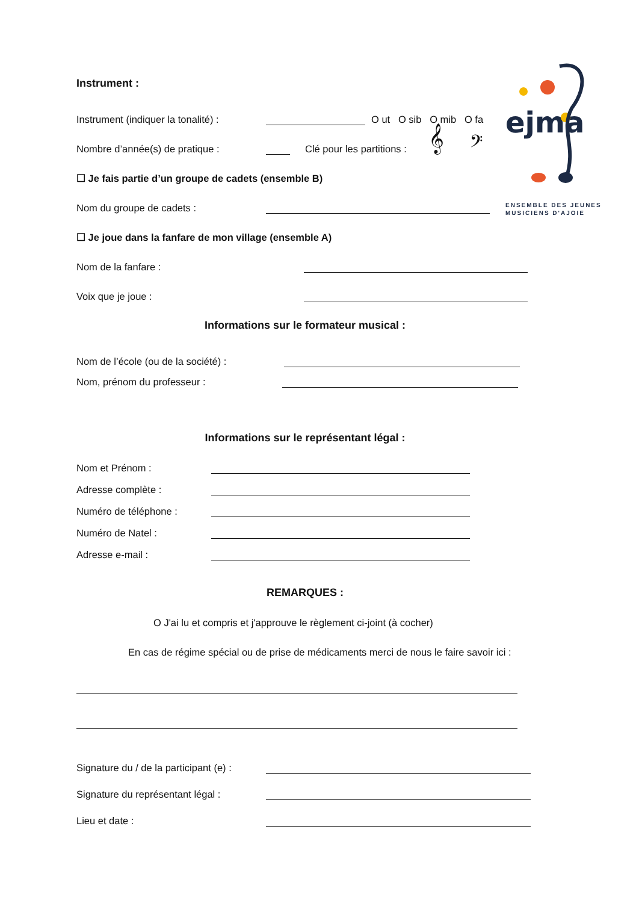ejma
ENSEMBLE DES JEUNES
MUSICIENS D'AJOIE
Instrument :
Instrument (indiquer la tonalité) : O ut O sib O mib O fa
Nombre d’année(s) de pratique : Clé pour les partitions : 𝄞 𝄢
☐ Je fais partie d’un groupe de cadets (ensemble B)
Nom du groupe de cadets :
☐ Je joue dans la fanfare de mon village (ensemble A)
Nom de la fanfare :
Voix que je joue :
Informations sur le formateur musical :
Nom de l’école (ou de la société) :
Nom, prénom du professeur :
Informations sur le représentant légal :
Nom et Prénom :
Adresse complète :
Numéro de téléphone :
Numéro de Natel :
Adresse e-mail :
REMARQUES :
O J'ai lu et compris et j'approuve le règlement ci-joint (à cocher)
En cas de régime spécial ou de prise de médicaments merci de nous le faire savoir ici :
Signature du / de la participant (e) :
Signature du représentant légal :
Lieu et date :